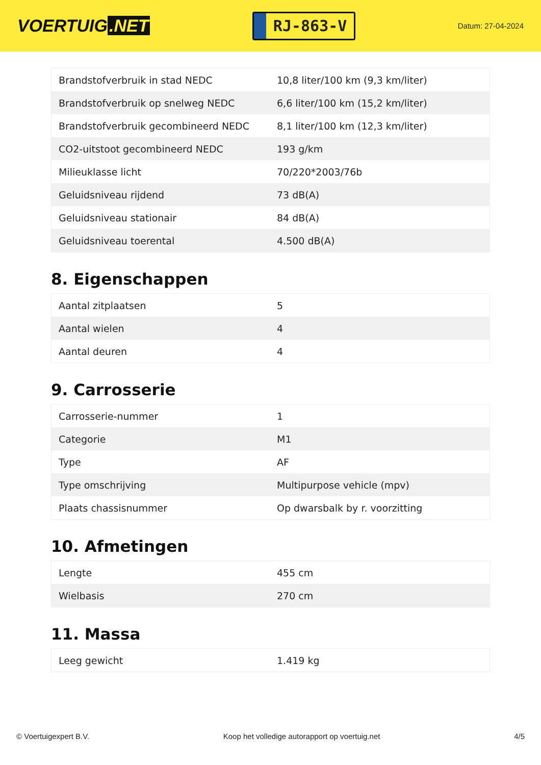VOERTUIG.NET
RJ-863-V
Datum: 27-04-2024
| Brandstofverbruik in stad NEDC | 10,8 liter/100 km (9,3 km/liter) |
| Brandstofverbruik op snelweg NEDC | 6,6 liter/100 km (15,2 km/liter) |
| Brandstofverbruik gecombineerd NEDC | 8,1 liter/100 km (12,3 km/liter) |
| CO2-uitstoot gecombineerd NEDC | 193 g/km |
| Milieuklasse licht | 70/220*2003/76b |
| Geluidsniveau rijdend | 73 dB(A) |
| Geluidsniveau stationair | 84 dB(A) |
| Geluidsniveau toerental | 4.500 dB(A) |
8. Eigenschappen
| Aantal zitplaatsen | 5 |
| Aantal wielen | 4 |
| Aantal deuren | 4 |
9. Carrosserie
| Carrosserie-nummer | 1 |
| Categorie | M1 |
| Type | AF |
| Type omschrijving | Multipurpose vehicle (mpv) |
| Plaats chassisnummer | Op dwarsbalk by r. voorzitting |
10. Afmetingen
| Lengte | 455 cm |
| Wielbasis | 270 cm |
11. Massa
| Leeg gewicht | 1.419 kg |
© Voertuigexpert B.V. Koop het volledige autorapport op voertuig.net 4/5